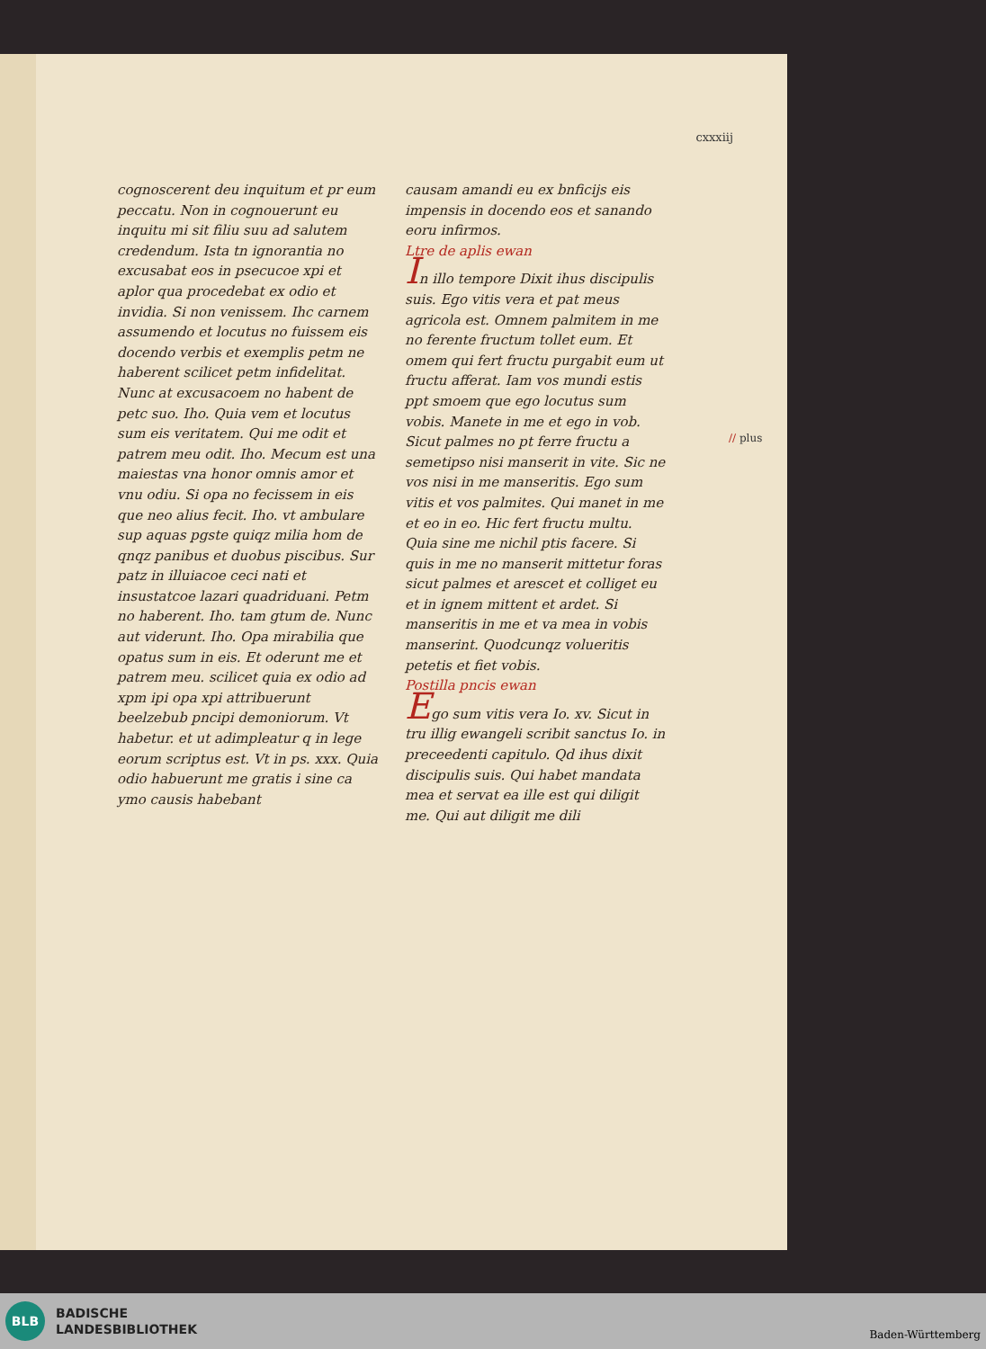cxxxiij
// plus
cognoscerent deu inquitum et pr eum peccatu. Non in cognouerunt eu inquitu mi sit filiu suu ad salutem credendum. Ista tn ignorantia no excusabat eos in psecucoe xpi et aplor qua procedebat ex odio et invidia. Si non venissem. Ihc carnem assumendo et locutus no fuissem eis docendo verbis et exemplis petm ne haberent scilicet petm infidelitat. Nunc at excusacoem no habent de petc suo. Iho. Quia vem et locutus sum eis veritatem. Qui me odit et patrem meu odit. Iho. Mecum est una maiestas vna honor omnis amor et vnu odiu. Si opa no fecissem in eis que neo alius fecit. Iho. vt ambulare sup aquas pgste quiqz milia hom de qnqz panibus et duobus piscibus. Sur patz in illuiacoe ceci nati et insustatcoe lazari quadriduani. Petm no haberent. Iho. tam gtum de. Nunc aut viderunt. Iho. Opa mirabilia que opatus sum in eis. Et oderunt me et patrem meu. scilicet quia ex odio ad xpm ipi opa xpi attribuerunt beelzebub pncipi demoniorum. Vt habetur. et ut adimpleatur q in lege eorum scriptus est. Vt in ps. xxx. Quia odio habuerunt me gratis i sine ca ymo causis habebant
causam amandi eu ex bnficijs eis impensis in docendo eos et sanando eoru infirmos.
Ltre de aplis ewan
In illo tempore Dixit ihus discipulis suis. Ego vitis vera et pat meus agricola est. Omnem palmitem in me no ferente fructum tollet eum. Et omem qui fert fructu purgabit eum ut fructu afferat. Iam vos mundi estis ppt smoem que ego locutus sum vobis. Manete in me et ego in vob. Sicut palmes no pt ferre fructu a semetipso nisi manserit in vite. Sic ne vos nisi in me manseritis. Ego sum vitis et vos palmites. Qui manet in me et eo in eo. Hic fert fructu multu. Quia sine me nichil ptis facere. Si quis in me no manserit mittetur foras sicut palmes et arescet et colliget eu et in ignem mittent et ardet. Si manseritis in me et va mea in vobis manserint. Quodcunqz volueritis petetis et fiet vobis.
Postilla pncis ewan
Ego sum vitis vera Io. xv. Sicut in tru illig ewangeli scribit sanctus Io. in preceedenti capitulo. Qd ihus dixit discipulis suis. Qui habet mandata mea et servat ea ille est qui diligit me. Qui aut diligit me dili
BLB
BADISCHE
LANDESBIBLIOTHEK
Baden-Württemberg